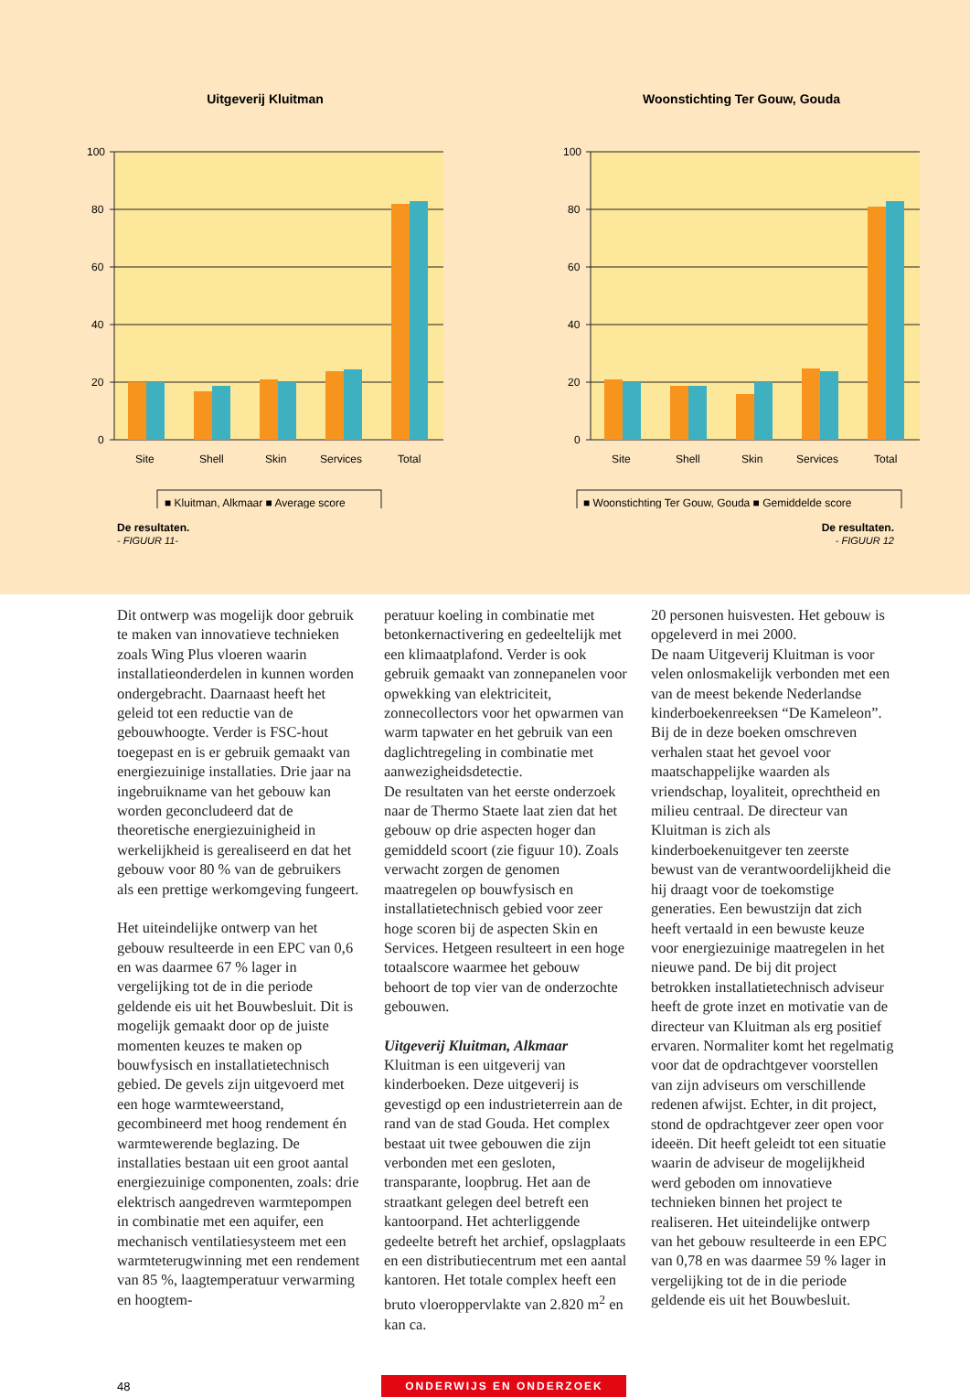Uitgeverij Kluitman
100
80
60
40
20
0
Site
Shell
Skin
Services
Total
■ Kluitman, Alkmaar ■ Average score
Woonstichting Ter Gouw, Gouda
100
80
60
40
20
0
Site
Shell
Skin
Services
Total
■ Woonstichting Ter Gouw, Gouda ■ Gemiddelde score
De resultaten.
- FIGUUR 11-
De resultaten.
- FIGUUR 12
Dit ontwerp was mogelijk door gebruik te maken van innovatieve technieken zoals Wing Plus vloeren waarin installatieonderdelen in kunnen worden ondergebracht. Daarnaast heeft het geleid tot een reductie van de gebouwhoogte. Verder is FSC-hout toegepast en is er gebruik gemaakt van energiezuinige installaties. Drie jaar na ingebruikname van het gebouw kan worden geconcludeerd dat de theoretische energiezuinigheid in werkelijkheid is gerealiseerd en dat het gebouw voor 80 % van de gebruikers als een prettige werkomgeving fungeert.
Het uiteindelijke ontwerp van het gebouw resulteerde in een EPC van 0,6 en was daarmee 67 % lager in vergelijking tot de in die periode geldende eis uit het Bouwbesluit. Dit is mogelijk gemaakt door op de juiste momenten keuzes te maken op bouwfysisch en installatietechnisch gebied. De gevels zijn uitgevoerd met een hoge warmteweerstand, gecombineerd met hoog rendement én warmtewerende beglazing. De installaties bestaan uit een groot aantal energiezuinige componenten, zoals: drie elektrisch aangedreven warmtepompen in combinatie met een aquifer, een mechanisch ventilatiesysteem met een warmteterugwinning met een rendement van 85 %, laagtemperatuur verwarming en hoogtem-
peratuur koeling in combinatie met betonkernactivering en gedeeltelijk met een klimaatplafond. Verder is ook gebruik gemaakt van zonnepanelen voor opwekking van elektriciteit, zonnecollectors voor het opwarmen van warm tapwater en het gebruik van een daglichtregeling in combinatie met aanwezigheidsdetectie.
De resultaten van het eerste onderzoek naar de Thermo Staete laat zien dat het gebouw op drie aspecten hoger dan gemiddeld scoort (zie figuur 10). Zoals verwacht zorgen de genomen maatregelen op bouwfysisch en installatietechnisch gebied voor zeer hoge scoren bij de aspecten Skin en Services. Hetgeen resulteert in een hoge totaalscore waarmee het gebouw behoort de top vier van de onderzochte gebouwen.
Uitgeverij Kluitman, Alkmaar
Kluitman is een uitgeverij van kinderboeken. Deze uitgeverij is gevestigd op een industrieterrein aan de rand van de stad Gouda. Het complex bestaat uit twee gebouwen die zijn verbonden met een gesloten, transparante, loopbrug. Het aan de straatkant gelegen deel betreft een kantoorpand. Het achterliggende gedeelte betreft het archief, opslagplaats en een distributiecentrum met een aantal kantoren. Het totale complex heeft een bruto vloeroppervlakte van 2.820 m<sup>2</sup> en kan ca.
20 personen huisvesten. Het gebouw is opgeleverd in mei 2000.
De naam Uitgeverij Kluitman is voor velen onlosmakelijk verbonden met een van de meest bekende Nederlandse kinderboekenreeksen “De Kameleon”. Bij de in deze boeken omschreven verhalen staat het gevoel voor maatschappelijke waarden als vriendschap, loyaliteit, oprechtheid en milieu centraal. De directeur van Kluitman is zich als kinderboekenuitgever ten zeerste bewust van de verantwoordelijkheid die hij draagt voor de toekomstige generaties. Een bewustzijn dat zich heeft vertaald in een bewuste keuze voor energiezuinige maatregelen in het nieuwe pand. De bij dit project betrokken installatietechnisch adviseur heeft de grote inzet en motivatie van de directeur van Kluitman als erg positief ervaren. Normaliter komt het regelmatig voor dat de opdrachtgever voorstellen van zijn adviseurs om verschillende redenen afwijst. Echter, in dit project, stond de opdrachtgever zeer open voor ideeën. Dit heeft geleidt tot een situatie waarin de adviseur de mogelijkheid werd geboden om innovatieve technieken binnen het project te realiseren. Het uiteindelijke ontwerp van het gebouw resulteerde in een EPC van 0,78 en was daarmee 59 % lager in vergelijking tot de in die periode geldende eis uit het Bouwbesluit.
48 ONDERWIJS EN ONDERZOEK